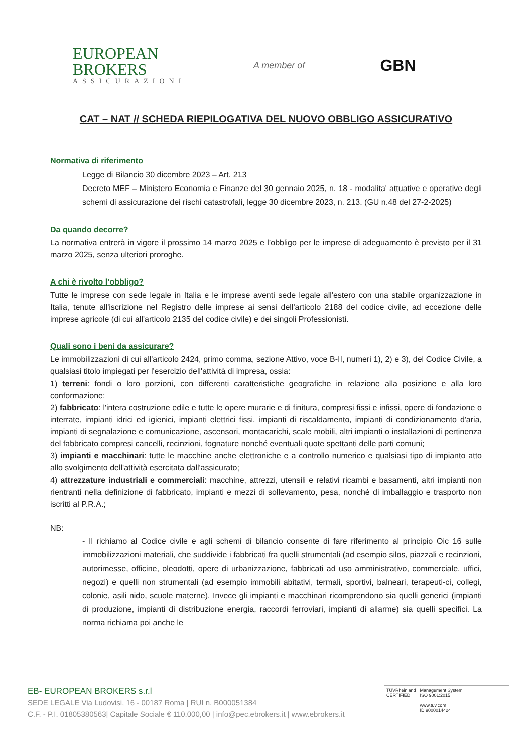EUROPEAN
BROKERS
ASSICURAZIONI
A member of
GBN
CAT – NAT // SCHEDA RIEPILOGATIVA DEL NUOVO OBBLIGO ASSICURATIVO
Normativa di riferimento
Legge di Bilancio 30 dicembre 2023 – Art. 213
Decreto MEF – Ministero Economia e Finanze del 30 gennaio 2025, n. 18 - modalita' attuative e operative degli schemi di assicurazione dei rischi catastrofali, legge 30 dicembre 2023, n. 213. (GU n.48 del 27-2-2025)
Da quando decorre?
La normativa entrerà in vigore il prossimo 14 marzo 2025 e l’obbligo per le imprese di adeguamento è previsto per il 31 marzo 2025, senza ulteriori proroghe.
A chi è rivolto l’obbligo?
Tutte le imprese con sede legale in Italia e le imprese aventi sede legale all'estero con una stabile organizzazione in Italia, tenute all'iscrizione nel Registro delle imprese ai sensi dell'articolo 2188 del codice civile, ad eccezione delle imprese agricole (di cui all'articolo 2135 del codice civile) e dei singoli Professionisti.
Quali sono i beni da assicurare?
Le immobilizzazioni di cui all'articolo 2424, primo comma, sezione Attivo, voce B-II, numeri 1), 2) e 3), del Codice Civile, a qualsiasi titolo impiegati per l'esercizio dell'attività di impresa, ossia:
1) terreni: fondi o loro porzioni, con differenti caratteristiche geografiche in relazione alla posizione e alla loro conformazione;
2) fabbricato: l'intera costruzione edile e tutte le opere murarie e di finitura, compresi fissi e infissi, opere di fondazione o interrate, impianti idrici ed igienici, impianti elettrici fissi, impianti di riscaldamento, impianti di condizionamento d'aria, impianti di segnalazione e comunicazione, ascensori, montacarichi, scale mobili, altri impianti o installazioni di pertinenza del fabbricato compresi cancelli, recinzioni, fognature nonché eventuali quote spettanti delle parti comuni;
3) impianti e macchinari: tutte le macchine anche elettroniche e a controllo numerico e qualsiasi tipo di impianto atto allo svolgimento dell'attività esercitata dall'assicurato;
4) attrezzature industriali e commerciali: macchine, attrezzi, utensili e relativi ricambi e basamenti, altri impianti non rientranti nella definizione di fabbricato, impianti e mezzi di sollevamento, pesa, nonché di imballaggio e trasporto non iscritti al P.R.A.;
NB:
- Il richiamo al Codice civile e agli schemi di bilancio consente di fare riferimento al principio Oic 16 sulle immobilizzazioni materiali, che suddivide i fabbricati fra quelli strumentali (ad esempio silos, piazzali e recinzioni, autorimesse, officine, oleodotti, opere di urbanizzazione, fabbricati ad uso amministrativo, commerciale, uffici, negozi) e quelli non strumentali (ad esempio immobili abitativi, termali, sportivi, balneari, terapeuti-ci, collegi, colonie, asili nido, scuole materne). Invece gli impianti e macchinari ricomprendono sia quelli generici (impianti di produzione, impianti di distribuzione energia, raccordi ferroviari, impianti di allarme) sia quelli specifici. La norma richiama poi anche le
EB- EUROPEAN BROKERS s.r.l
SEDE LEGALE Via Ludovisi, 16 - 00187 Roma | RUI n. B000051384
C.F. - P.I. 01805380563| Capitale Sociale € 110.000,00 | info@pec.ebrokers.it | www.ebrokers.it
TÜVRheinland
CERTIFIED
Management System
ISO 9001:2015
www.tuv.com
ID 9000014424